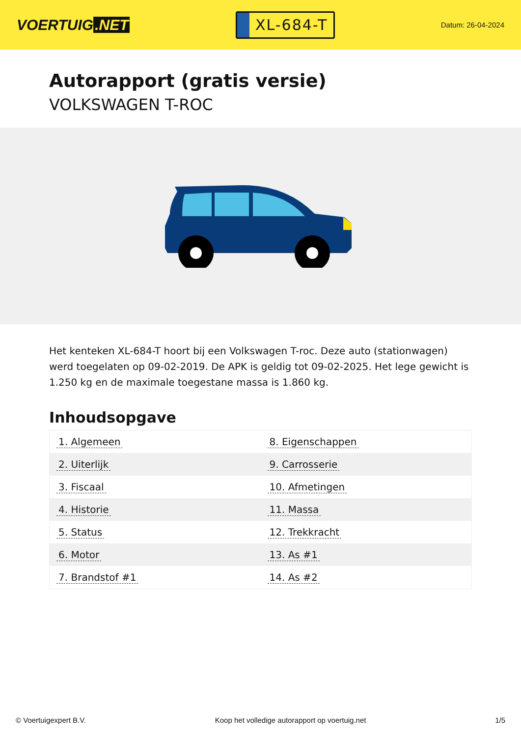VOERTUIG.NET
XL-684-T
Datum: 26-04-2024
Autorapport (gratis versie)
VOLKSWAGEN T-ROC
Het kenteken XL-684-T hoort bij een Volkswagen T-roc. Deze auto (stationwagen) werd toegelaten op 09-02-2019. De APK is geldig tot 09-02-2025. Het lege gewicht is 1.250 kg en de maximale toegestane massa is 1.860 kg.
Inhoudsopgave
| 1. Algemeen | 8. Eigenschappen |
| 2. Uiterlijk | 9. Carrosserie |
| 3. Fiscaal | 10. Afmetingen |
| 4. Historie | 11. Massa |
| 5. Status | 12. Trekkracht |
| 6. Motor | 13. As #1 |
| 7. Brandstof #1 | 14. As #2 |
© Voertuigexpert B.V. Koop het volledige autorapport op voertuig.net 1/5